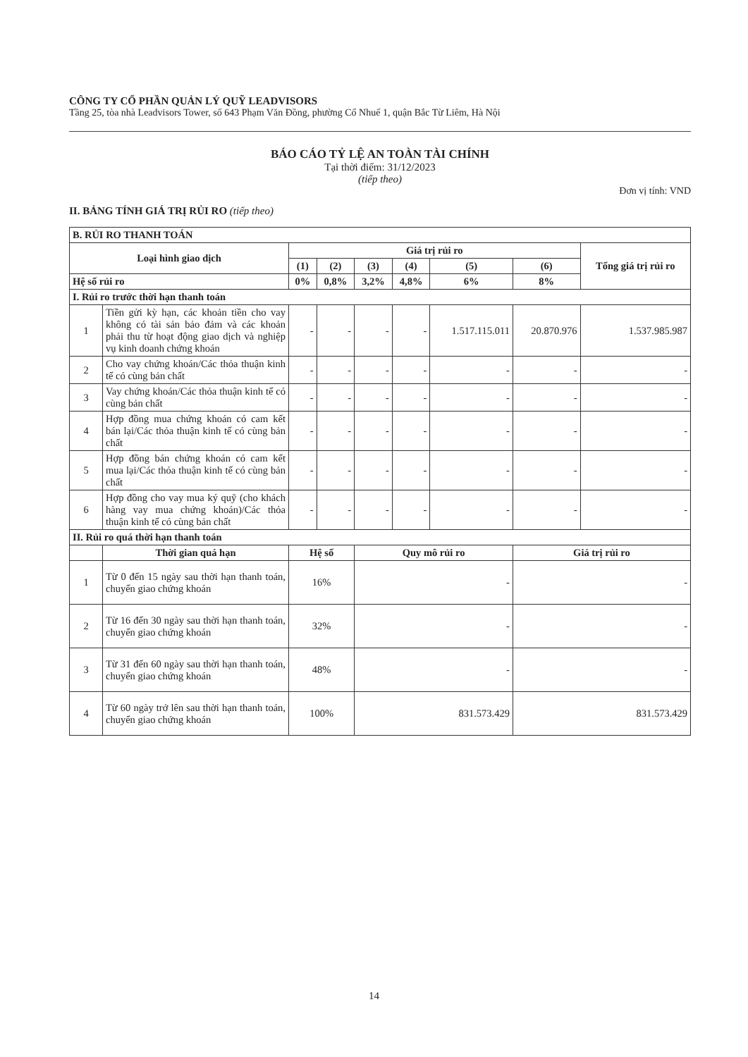CÔNG TY CỔ PHẦN QUẢN LÝ QUỸ LEADVISORS
Tầng 25, tòa nhà Leadvisors Tower, số 643 Phạm Văn Đồng, phường Cổ Nhuế 1, quận Bắc Từ Liêm, Hà Nội
BÁO CÁO TỶ LỆ AN TOÀN TÀI CHÍNH
Tại thời điểm: 31/12/2023
(tiếp theo)
Đơn vị tính: VND
II. BẢNG TÍNH GIÁ TRỊ RỦI RO (tiếp theo)
| B. RỦI RO THANH TOÁN | | | | | | | | |
| --- | --- | --- | --- | --- | --- | --- | --- | --- |
| Loại hình giao dịch | | Giá trị rủi ro | | | | | | Tổng giá trị rủi ro |
| | | (1) | (2) | (3) | (4) | (5) | (6) | |
| Hệ số rủi ro | | 0% | 0,8% | 3,2% | 4,8% | 6% | 8% | |
| I. Rủi ro trước thời hạn thanh toán | | | | | | | | |
| 1 | Tiền gửi kỳ hạn, các khoản tiền cho vay không có tài sản bảo đảm và các khoản phải thu từ hoạt động giao dịch và nghiệp vụ kinh doanh chứng khoán | - | - | - | - | 1.517.115.011 | 20.870.976 | 1.537.985.987 |
| 2 | Cho vay chứng khoán/Các thỏa thuận kinh tế có cùng bản chất | - | - | - | - | - | - | - |
| 3 | Vay chứng khoán/Các thỏa thuận kinh tế có cùng bản chất | - | - | - | - | - | - | - |
| 4 | Hợp đồng mua chứng khoán có cam kết bán lại/Các thỏa thuận kinh tế có cùng bản chất | - | - | - | - | - | - | - |
| 5 | Hợp đồng bán chứng khoán có cam kết mua lại/Các thỏa thuận kinh tế có cùng bản chất | - | - | - | - | - | - | - |
| 6 | Hợp đồng cho vay mua ký quỹ (cho khách hàng vay mua chứng khoán)/Các thỏa thuận kinh tế có cùng bản chất | - | - | - | - | - | - | - |
| II. Rủi ro quá thời hạn thanh toán | | | | | | | | |
| | Thời gian quá hạn | Hệ số | | Quy mô rủi ro | | | Giá trị rủi ro | |
| 1 | Từ 0 đến 15 ngày sau thời hạn thanh toán, chuyển giao chứng khoán | 16% | | - | | | - | |
| 2 | Từ 16 đến 30 ngày sau thời hạn thanh toán, chuyển giao chứng khoán | 32% | | - | | | - | |
| 3 | Từ 31 đến 60 ngày sau thời hạn thanh toán, chuyển giao chứng khoán | 48% | | - | | | - | |
| 4 | Từ 60 ngày trở lên sau thời hạn thanh toán, chuyển giao chứng khoán | 100% | | 831.573.429 | | | 831.573.429 | |
14